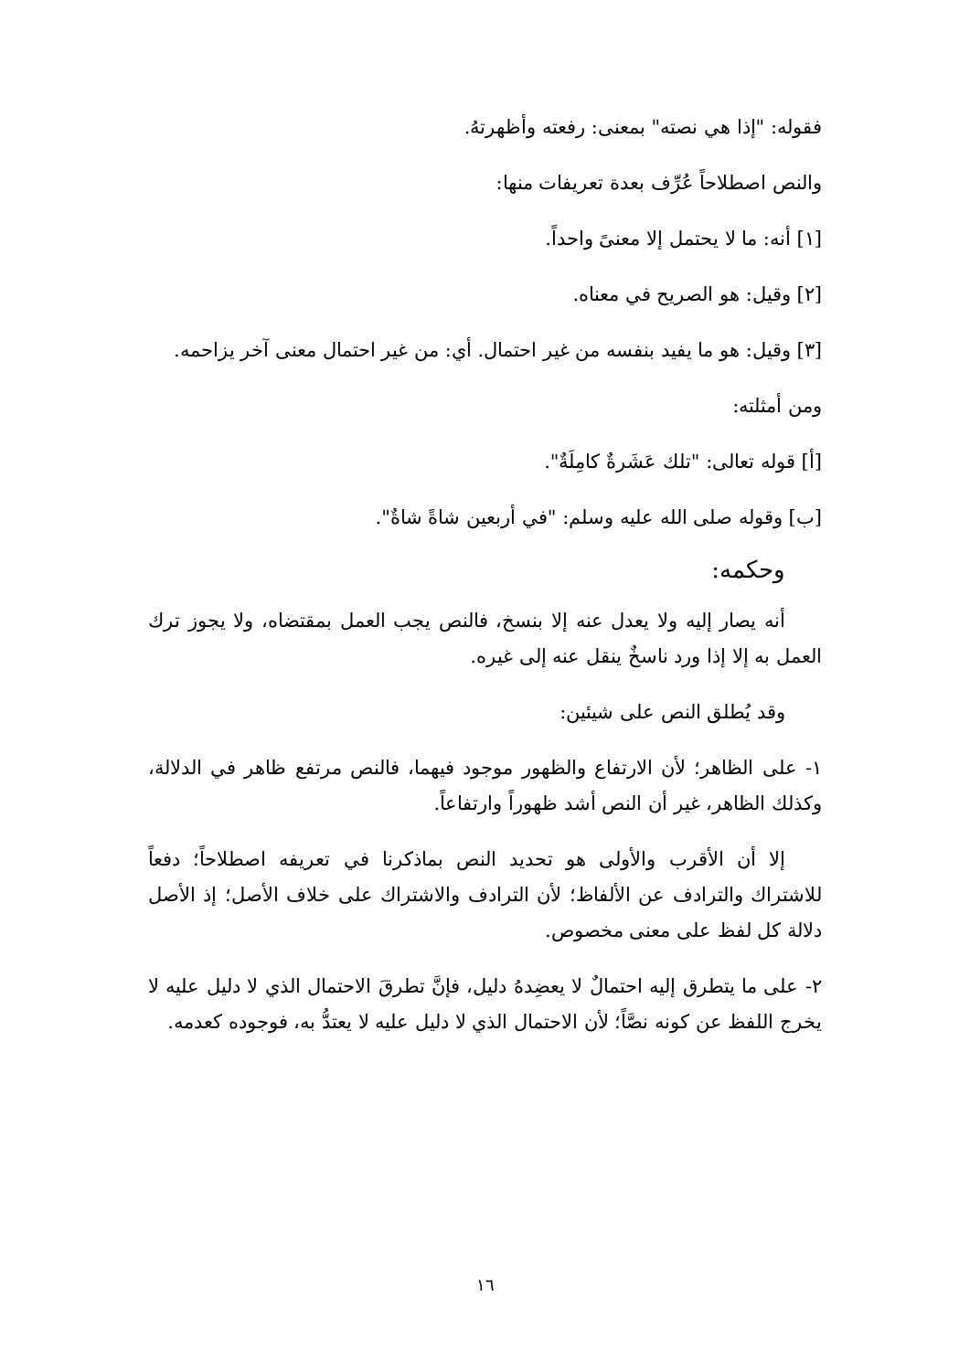فقوله: "إذا هي نصته" بمعنى: رفعته وأظهرتهُ.
والنص اصطلاحاً عُرِّف بعدة تعريفات منها:
[١] أنه: ما لا يحتمل إلا معنىً واحداً.
[٢] وقيل: هو الصريح في معناه.
[٣] وقيل: هو ما يفيد بنفسه من غير احتمال. أي: من غير احتمال معنى آخر يزاحمه.
ومن أمثلته:
[أ] قوله تعالى: "تلك عَشَرةٌ كامِلَةٌ".
[ب] وقوله صلى الله عليه وسلم: "في أربعين شاةً شاةٌ".
وحكمه:
أنه يصار إليه ولا يعدل عنه إلا بنسخ، فالنص يجب العمل بمقتضاه، ولا يجوز ترك العمل به إلا إذا ورد ناسخٌ ينقل عنه إلى غيره.
وقد يُطلق النص على شيئين:
١- على الظاهر؛ لأن الارتفاع والظهور موجود فيهما، فالنص مرتفع ظاهر في الدلالة، وكذلك الظاهر، غير أن النص أشد ظهوراً وارتفاعاً.
إلا أن الأقرب والأولى هو تحديد النص بماذكرنا في تعريفه اصطلاحاً؛ دفعاً للاشتراك والترادف عن الألفاظ؛ لأن الترادف والاشتراك على خلاف الأصل؛ إذ الأصل دلالة كل لفظ على معنى مخصوص.
٢- على ما يتطرق إليه احتمالٌ لا يعضِدهُ دليل، فإنَّ تطرقَ الاحتمال الذي لا دليل عليه لا يخرج اللفظ عن كونه نصَّاً؛ لأن الاحتمال الذي لا دليل عليه لا يعتدُّ به، فوجوده كعدمه.
١٦